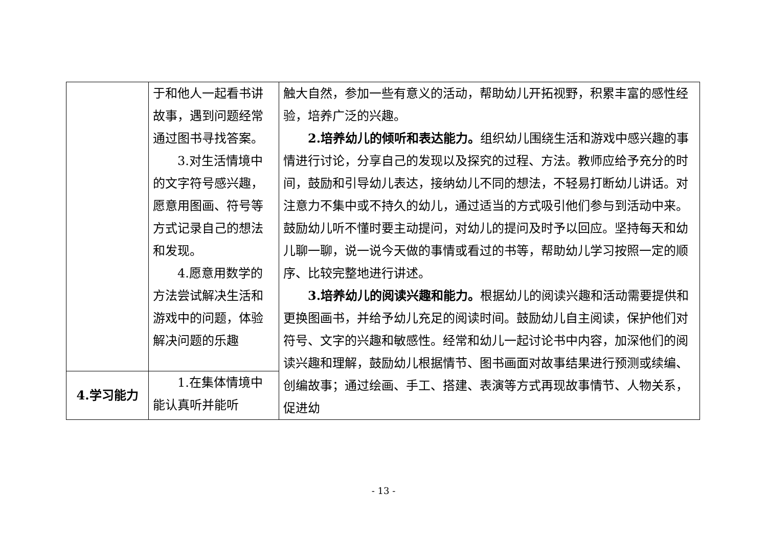| | 于和他人一起看书讲故事，遇到问题经常通过图书寻找答案。 3.对生活情境中的文字符号感兴趣，愿意用图画、符号等方式记录自己的想法和发现。 4.愿意用数学的方法尝试解决生活和游戏中的问题，体验解决问题的乐趣 | 触大自然，参加一些有意义的活动，帮助幼儿开拓视野，积累丰富的感性经验，培养广泛的兴趣。 2.培养幼儿的倾听和表达能力。 组织幼儿围绕生活和游戏中感兴趣的事情进行讨论，分享自己的发现以及探究的过程、方法。教师应给予充分的时间，鼓励和引导幼儿表达，接纳幼儿不同的想法，不轻易打断幼儿讲话。对注意力不集中或不持久的幼儿，通过适当的方式吸引他们参与到活动中来。鼓励幼儿听不懂时要主动提问，对幼儿的提问及时予以回应。坚持每天和幼儿聊一聊，说一说今天做的事情或看过的书等，帮助幼儿学习按照一定的顺序、比较完整地进行讲述。 3.培养幼儿的阅读兴趣和能力。 根据幼儿的阅读兴趣和活动需要提供和更换图画书，并给予幼儿充足的阅读时间。鼓励幼儿自主阅读，保护他们对符号、文字的兴趣和敏感性。经常和幼儿一起讨论书中内容，加深他们的阅读兴趣和理解，鼓励幼儿根据情节、图书画面对故事结果进行预测或续编、创编故事；通过绘画、手工、搭建、表演等方式再现故事情节、人物关系，促进幼 |
| 4.学习能力 | 1.在集体情境中能认真听并能听 | |
- 13 -